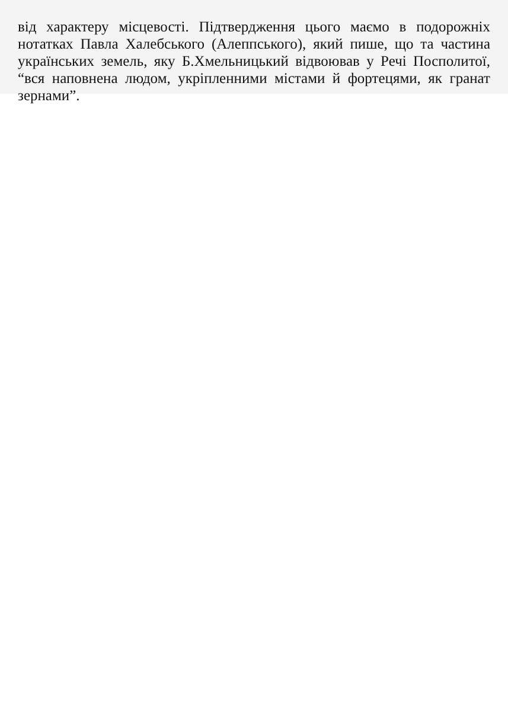від характеру місцевості. Підтвердження цього маємо в подорожніх нотатках Павла Халебського (Алеппського), який пише, що та частина українських земель, яку Б.Хмельницький відвоював у Речі Посполитої, “вся наповнена людом, укріпленними містами й фортецями, як гранат зернами”.